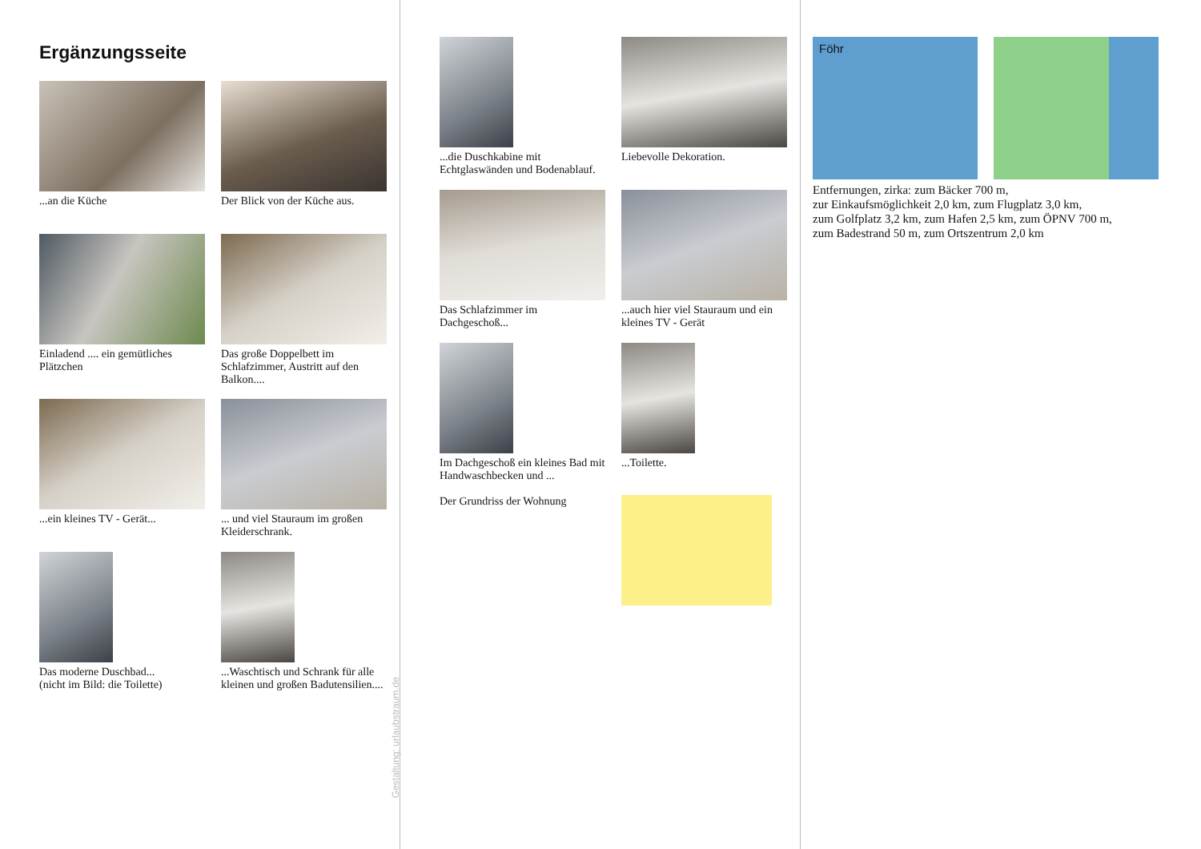Ergänzungsseite
...an die Küche
Der Blick von der Küche aus.
Einladend .... ein gemütliches Plätzchen
Das große Doppelbett im Schlafzimmer, Austritt auf den Balkon....
...ein kleines TV - Gerät...
... und viel Stauraum im großen Kleiderschrank.
Das moderne Duschbad...
(nicht im Bild: die Toilette)
...Waschtisch und Schrank für alle kleinen und großen Badutensilien....
Gestaltung: urlaubstraum.de
...die Duschkabine mit Echtglaswänden und Bodenablauf.
Liebevolle Dekoration.
Das Schlafzimmer im Dachgeschoß...
...auch hier viel Stauraum und ein kleines TV - Gerät
Im Dachgeschoß ein kleines Bad mit Handwaschbecken und ...
Der Grundriss der Wohnung
...Toilette.
Föhr
Entfernungen, zirka: zum Bäcker 700 m,
zur Einkaufsmöglichkeit 2,0 km, zum Flugplatz 3,0 km,
zum Golfplatz 3,2 km, zum Hafen 2,5 km, zum ÖPNV 700 m,
zum Badestrand 50 m, zum Ortszentrum 2,0 km